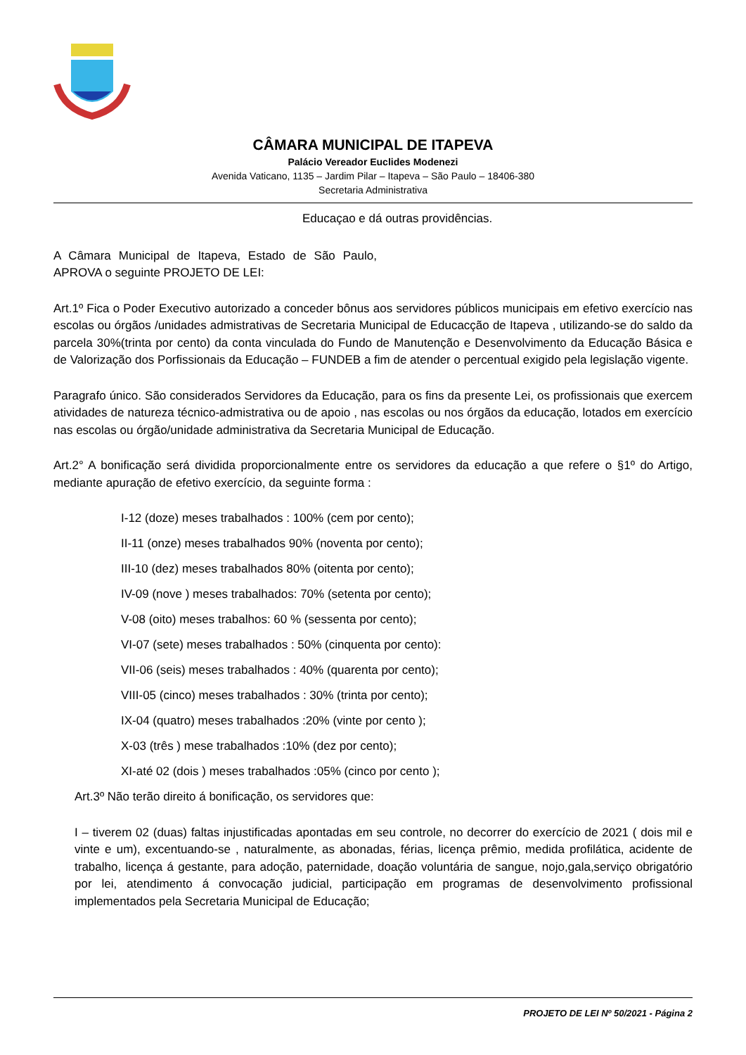CÂMARA MUNICIPAL DE ITAPEVA
Palácio Vereador Euclides Modenezi
Avenida Vaticano, 1135 – Jardim Pilar – Itapeva – São Paulo – 18406-380
Secretaria Administrativa
Educaçao e dá outras providências.
A Câmara Municipal de Itapeva, Estado de São Paulo, APROVA o seguinte PROJETO DE LEI:
Art.1º Fica o Poder Executivo autorizado a conceder bônus aos servidores públicos municipais em efetivo exercício nas escolas ou órgãos /unidades admistrativas de Secretaria Municipal de Educacção de Itapeva , utilizando-se do saldo da parcela 30%(trinta por cento) da conta vinculada do Fundo de Manutenção e Desenvolvimento da Educação Básica e de Valorização dos Porfissionais da Educação – FUNDEB a fim de atender o percentual exigido pela legislação vigente.
Paragrafo único. São considerados Servidores da Educação, para os fins da presente Lei, os profissionais que exercem atividades de natureza técnico-admistrativa ou de apoio , nas escolas ou nos órgãos da educação, lotados em exercício nas escolas ou órgão/unidade administrativa da Secretaria Municipal de Educação.
Art.2° A bonificação será dividida proporcionalmente entre os servidores da educação a que refere o §1º do Artigo, mediante apuração de efetivo exercício, da seguinte forma :
I-12 (doze) meses trabalhados : 100% (cem por cento);
II-11 (onze) meses trabalhados 90% (noventa por cento);
III-10 (dez) meses trabalhados 80% (oitenta por cento);
IV-09 (nove ) meses trabalhados: 70% (setenta por cento);
V-08 (oito) meses trabalhos: 60 % (sessenta por cento);
VI-07 (sete) meses trabalhados : 50% (cinquenta por cento):
VII-06 (seis) meses trabalhados : 40% (quarenta por cento);
VIII-05 (cinco) meses trabalhados : 30% (trinta por cento);
IX-04 (quatro) meses trabalhados :20% (vinte por cento );
X-03 (três ) mese trabalhados :10% (dez por cento);
XI-até 02 (dois ) meses trabalhados :05% (cinco por cento );
Art.3º Não terão direito á bonificação, os servidores que:
I – tiverem 02 (duas) faltas injustificadas apontadas em seu controle, no decorrer do exercício de 2021 ( dois mil e vinte e um), excentuando-se , naturalmente, as abonadas, férias, licença prêmio, medida profilática, acidente de trabalho, licença á gestante, para adoção, paternidade, doação voluntária de sangue, nojo,gala,serviço obrigatório por lei, atendimento á convocação judicial, participação em programas de desenvolvimento profissional implementados pela Secretaria Municipal de Educação;
PROJETO DE LEI Nº 50/2021 - Página 2